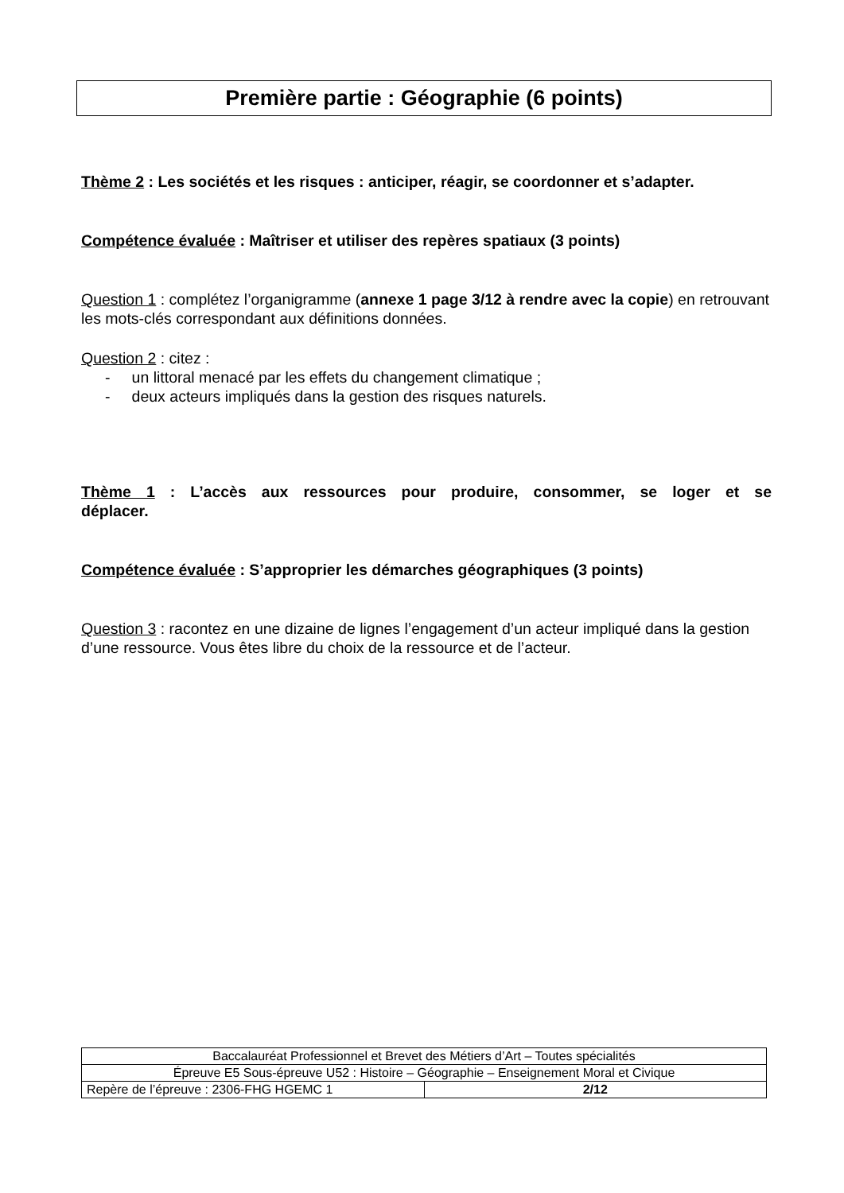Première partie : Géographie (6 points)
Thème 2 : Les sociétés et les risques : anticiper, réagir, se coordonner et s’adapter.
Compétence évaluée : Maîtriser et utiliser des repères spatiaux (3 points)
Question 1 : complétez l’organigramme (annexe 1 page 3/12 à rendre avec la copie) en retrouvant les mots-clés correspondant aux définitions données.
Question 2 : citez :
- un littoral menacé par les effets du changement climatique ;
- deux acteurs impliqués dans la gestion des risques naturels.
Thème 1 : L’accès aux ressources pour produire, consommer, se loger et se déplacer.
Compétence évaluée : S’approprier les démarches géographiques (3 points)
Question 3 : racontez en une dizaine de lignes l’engagement d’un acteur impliqué dans la gestion d’une ressource. Vous êtes libre du choix de la ressource et de l’acteur.
| Baccalauréat Professionnel et Brevet des Métiers d’Art – Toutes spécialités | |
| Épreuve E5 Sous-épreuve U52 : Histoire – Géographie – Enseignement Moral et Civique | |
| Repère de l’épreuve : 2306-FHG HGEMC 1 | 2/12 |